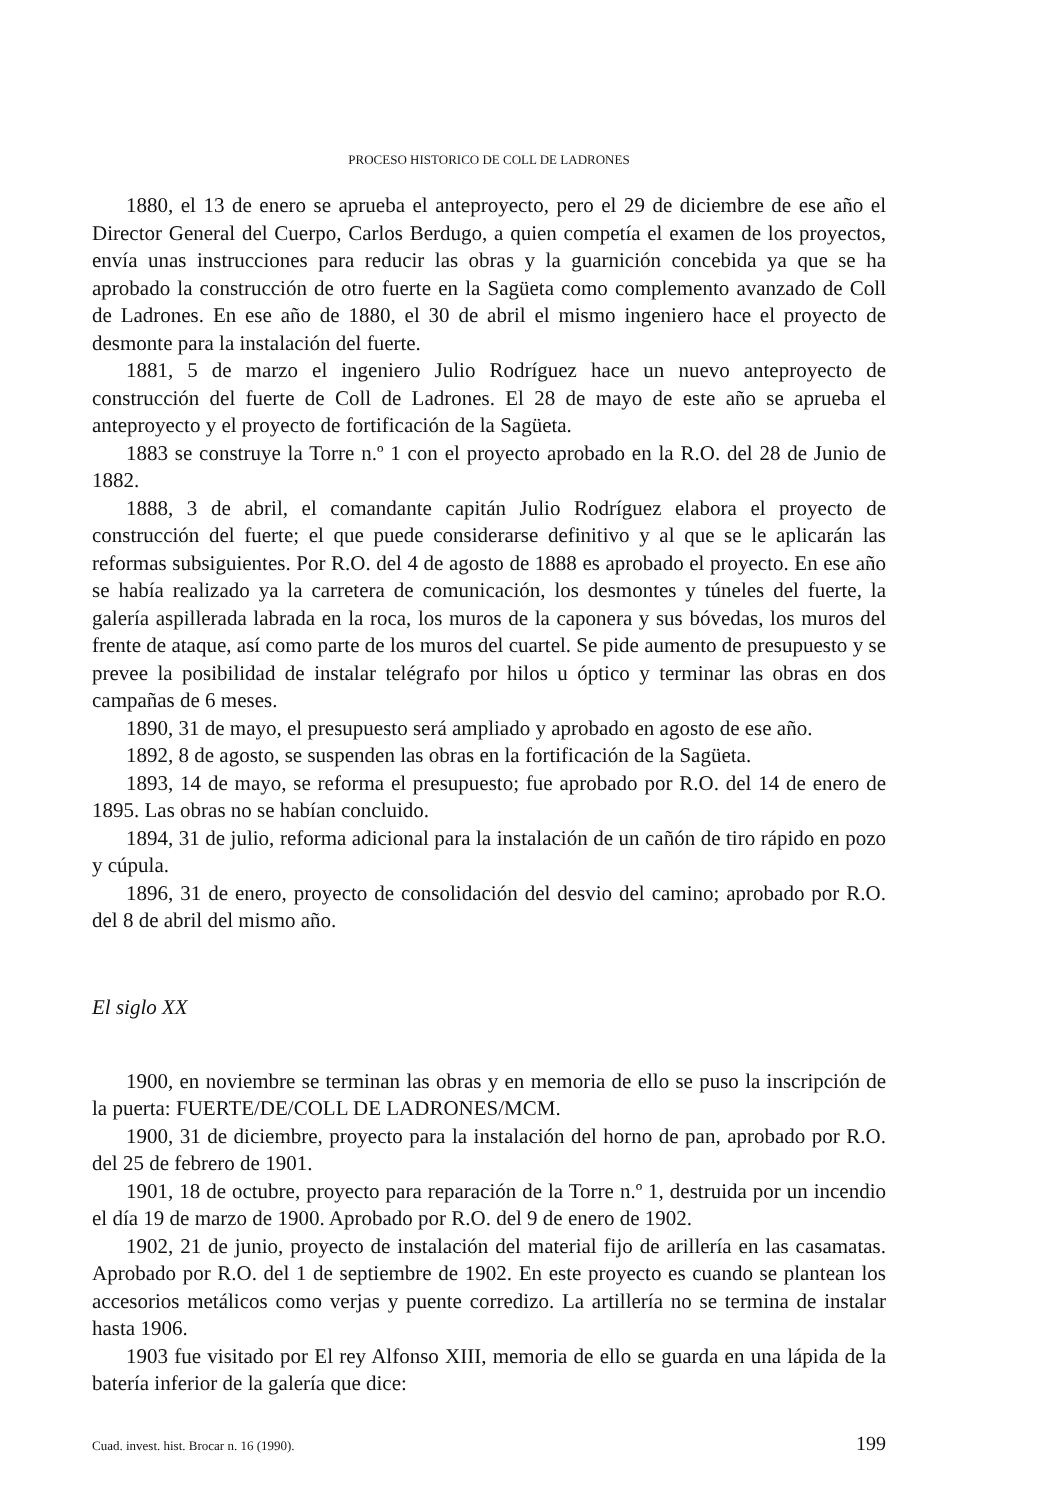PROCESO HISTORICO DE COLL DE LADRONES
1880, el 13 de enero se aprueba el anteproyecto, pero el 29 de diciembre de ese año el Director General del Cuerpo, Carlos Berdugo, a quien competía el examen de los proyectos, envía unas instrucciones para reducir las obras y la guarnición concebida ya que se ha aprobado la construcción de otro fuerte en la Sagüeta como complemento avanzado de Coll de Ladrones. En ese año de 1880, el 30 de abril el mismo ingeniero hace el proyecto de desmonte para la instalación del fuerte.
1881, 5 de marzo el ingeniero Julio Rodríguez hace un nuevo anteproyecto de construcción del fuerte de Coll de Ladrones. El 28 de mayo de este año se aprueba el anteproyecto y el proyecto de fortificación de la Sagüeta.
1883 se construye la Torre n.º 1 con el proyecto aprobado en la R.O. del 28 de Junio de 1882.
1888, 3 de abril, el comandante capitán Julio Rodríguez elabora el proyecto de construcción del fuerte; el que puede considerarse definitivo y al que se le aplicarán las reformas subsiguientes. Por R.O. del 4 de agosto de 1888 es aprobado el proyecto. En ese año se había realizado ya la carretera de comunicación, los desmontes y túneles del fuerte, la galería aspillerada labrada en la roca, los muros de la caponera y sus bóvedas, los muros del frente de ataque, así como parte de los muros del cuartel. Se pide aumento de presupuesto y se prevee la posibilidad de instalar telégrafo por hilos u óptico y terminar las obras en dos campañas de 6 meses.
1890, 31 de mayo, el presupuesto será ampliado y aprobado en agosto de ese año.
1892, 8 de agosto, se suspenden las obras en la fortificación de la Sagüeta.
1893, 14 de mayo, se reforma el presupuesto; fue aprobado por R.O. del 14 de enero de 1895. Las obras no se habían concluido.
1894, 31 de julio, reforma adicional para la instalación de un cañón de tiro rápido en pozo y cúpula.
1896, 31 de enero, proyecto de consolidación del desvio del camino; aprobado por R.O. del 8 de abril del mismo año.
El siglo XX
1900, en noviembre se terminan las obras y en memoria de ello se puso la inscripción de la puerta: FUERTE/DE/COLL DE LADRONES/MCM.
1900, 31 de diciembre, proyecto para la instalación del horno de pan, aprobado por R.O. del 25 de febrero de 1901.
1901, 18 de octubre, proyecto para reparación de la Torre n.º 1, destruida por un incendio el día 19 de marzo de 1900. Aprobado por R.O. del 9 de enero de 1902.
1902, 21 de junio, proyecto de instalación del material fijo de arillería en las casamatas. Aprobado por R.O. del 1 de septiembre de 1902. En este proyecto es cuando se plantean los accesorios metálicos como verjas y puente corredizo. La artillería no se termina de instalar hasta 1906.
1903 fue visitado por El rey Alfonso XIII, memoria de ello se guarda en una lápida de la batería inferior de la galería que dice:
Cuad. invest. hist. Brocar n. 16 (1990). 199